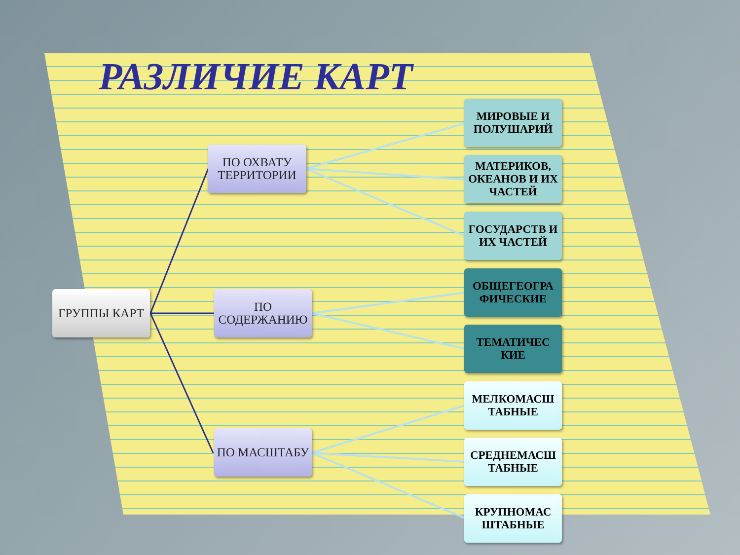РАЗЛИЧИЕ КАРТ
ГРУППЫ КАРТ
ПО ОХВАТУ ТЕРРИТОРИИ
ПО СОДЕРЖАНИЮ
ПО МАСШТАБУ
МИРОВЫЕ И ПОЛУШАРИЙ
МАТЕРИКОВ, ОКЕАНОВ И ИХ ЧАСТЕЙ
ГОСУДАРСТВ И ИХ ЧАСТЕЙ
ОБЩЕГЕОГРА ФИЧЕСКИЕ
ТЕМАТИЧЕС КИЕ
МЕЛКОМАСШ ТАБНЫЕ
СРЕДНЕМАСШ ТАБНЫЕ
КРУПНОМАС ШТАБНЫЕ